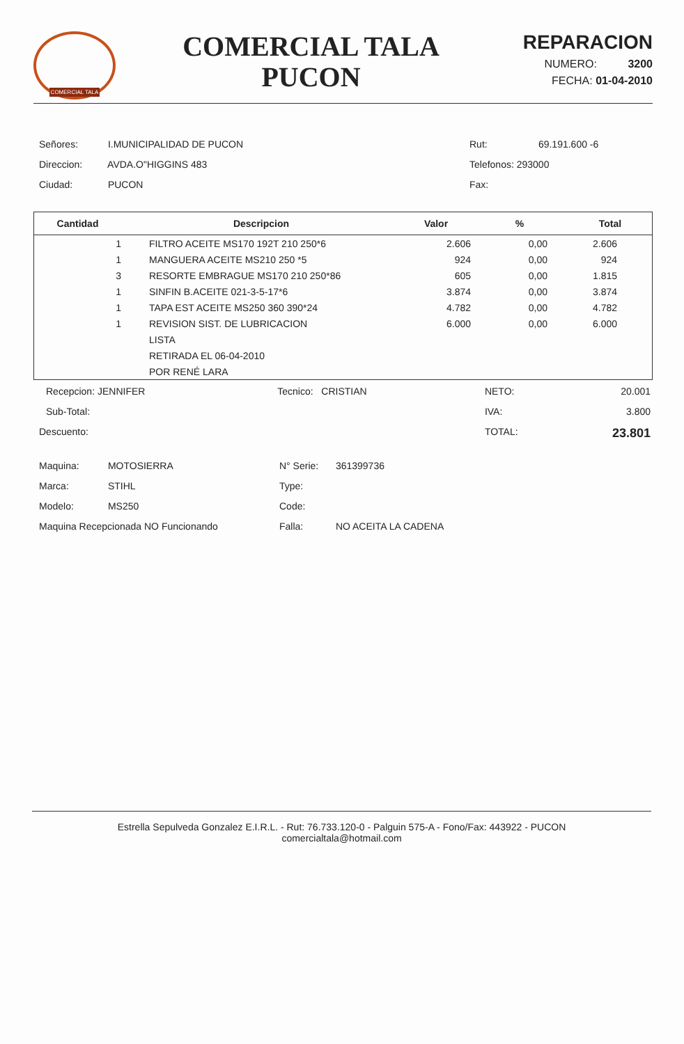COMERCIAL TALA
COMERCIAL TALA
PUCON
REPARACION
NUMERO: 3200
FECHA: 01-04-2010
Señores: I.MUNICIPALIDAD DE PUCON
Direccion: AVDA.O"HIGGINS 483
Ciudad: PUCON
Rut: 69.191.600 -6
Telefonos: 293000
Fax:
| Cantidad | Descripcion | Valor | % | Total |
| --- | --- | --- | --- | --- |
| 1 | FILTRO ACEITE MS170 192T 210 250*6 | 2.606 | 0,00 | 2.606 |
| 1 | MANGUERA ACEITE MS210 250 *5 | 924 | 0,00 | 924 |
| 3 | RESORTE EMBRAGUE MS170 210 250*86 | 605 | 0,00 | 1.815 |
| 1 | SINFIN B.ACEITE 021-3-5-17*6 | 3.874 | 0,00 | 3.874 |
| 1 | TAPA EST ACEITE MS250 360 390*24 | 4.782 | 0,00 | 4.782 |
| 1 | REVISION SIST. DE LUBRICACION | 6.000 | 0,00 | 6.000 |
| | LISTA | | | |
| | RETIRADA EL 06-04-2010 | | | |
| | POR RENÉ LARA | | | |
Recepcion: JENNIFER
Sub-Total:
Descuento:
Tecnico: CRISTIAN
NETO:
IVA:
TOTAL:
20.001
3.800
23.801
Maquina: MOTOSIERRA
Marca: STIHL
Modelo: MS250
Maquina Recepcionada NO Funcionando
N° Serie: 361399736
Type:
Code:
Falla: NO ACEITA LA CADENA
Estrella Sepulveda Gonzalez E.I.R.L. - Rut: 76.733.120-0 - Palguin 575-A - Fono/Fax: 443922 - PUCON
comercialtala@hotmail.com